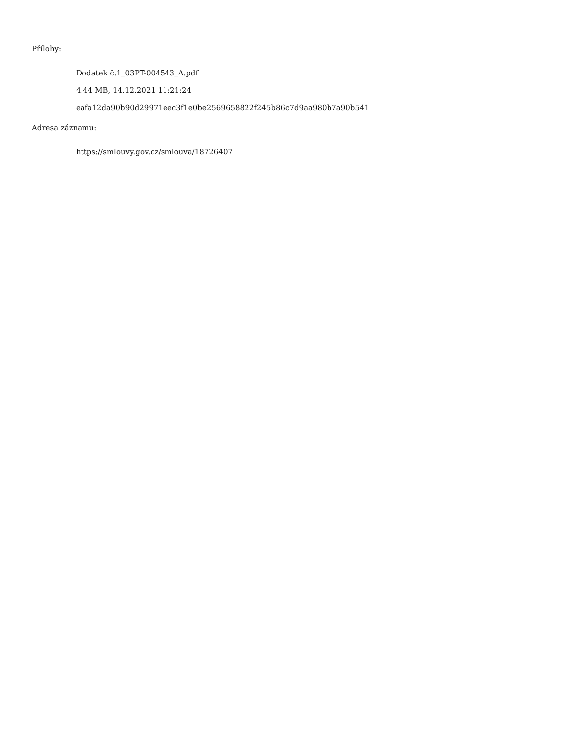Přílohy:
Dodatek č.1_03PT-004543_A.pdf
4.44 MB, 14.12.2021 11:21:24
eafa12da90b90d29971eec3f1e0be2569658822f245b86c7d9aa980b7a90b541
Adresa záznamu:
https://smlouvy.gov.cz/smlouva/18726407